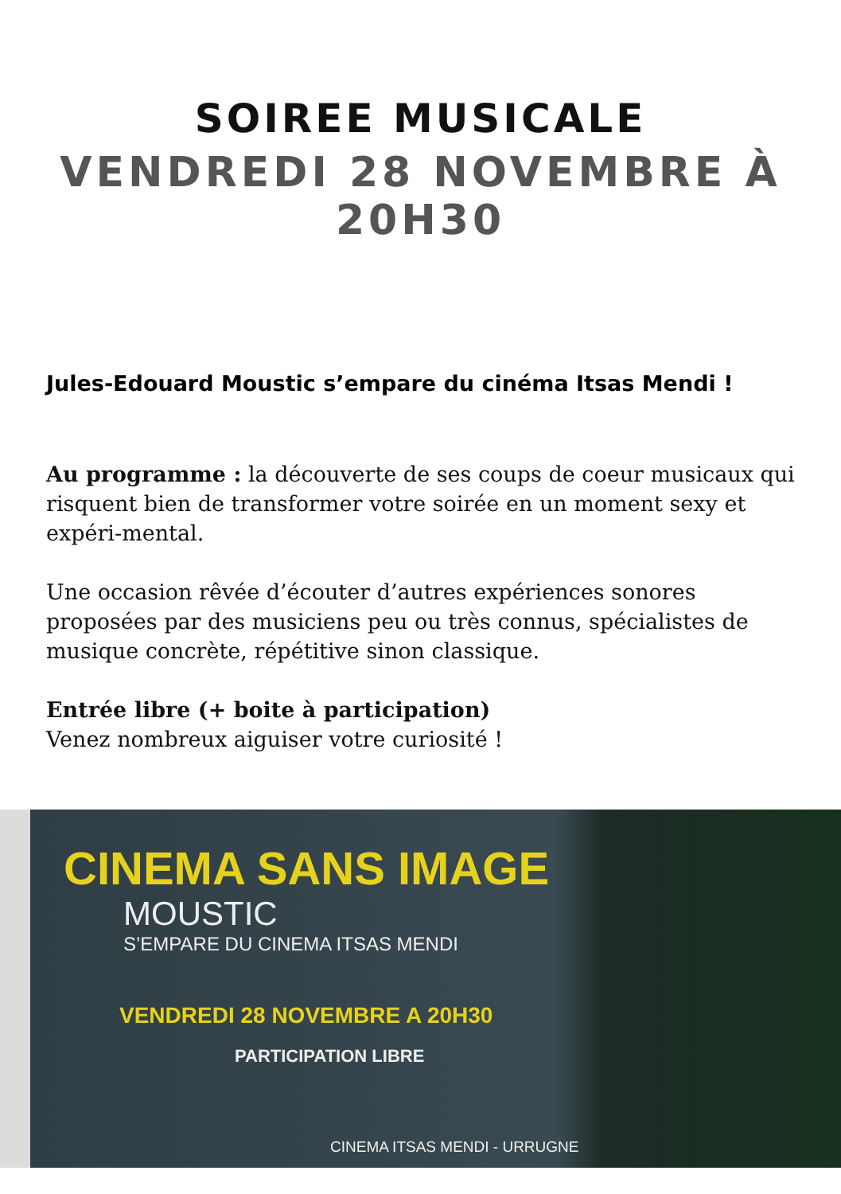SOIREE MUSICALE
VENDREDI 28 NOVEMBRE À 20H30
Jules-Edouard Moustic s’empare du cinéma Itsas Mendi !
Au programme : la découverte de ses coups de coeur musicaux qui risquent bien de transformer votre soirée en un moment sexy et expéri-mental.
Une occasion rêvée d’écouter d’autres expériences sonores proposées par des musiciens peu ou très connus, spécialistes de musique concrète, répétitive sinon classique.
Entrée libre (+ boite à participation)
Venez nombreux aiguiser votre curiosité !
CINEMA SANS IMAGE
MOUSTIC
S’EMPARE DU CINEMA ITSAS MENDI
VENDREDI 28 NOVEMBRE A 20H30
PARTICIPATION LIBRE
CINEMA ITSAS MENDI - URRUGNE